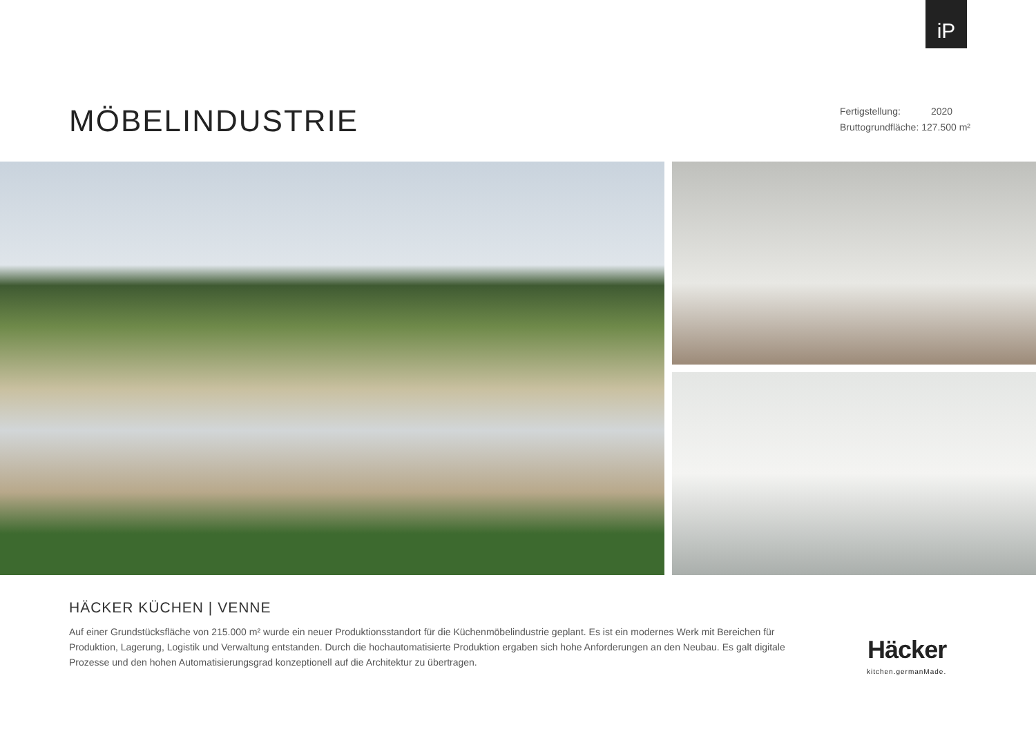iP
MÖBELINDUSTRIE
Fertigstellung: 2020
Bruttogrundfläche: 127.500 m²
HÄCKER KÜCHEN | VENNE
Auf einer Grundstücksfläche von 215.000 m² wurde ein neuer Produktionsstandort für die Küchenmöbelindustrie geplant. Es ist ein modernes Werk mit Bereichen für Produktion, Lagerung, Logistik und Verwaltung entstanden. Durch die hochautomatisierte Produktion ergaben sich hohe Anforderungen an den Neubau. Es galt digitale Prozesse und den hohen Automatisierungsgrad konzeptionell auf die Architektur zu übertragen.
Häcker
kitchen.germanMade.